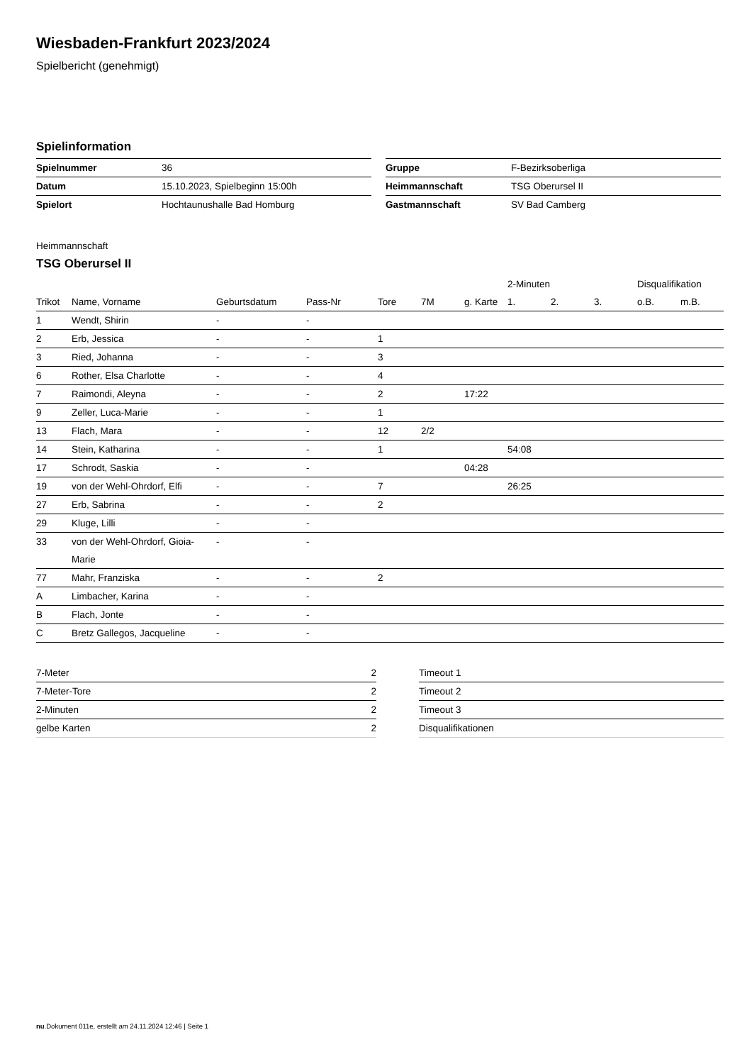Wiesbaden-Frankfurt 2023/2024
Spielbericht (genehmigt)
Spielinformation
| Spielnummer | 36 |
| Datum | 15.10.2023, Spielbeginn 15:00h |
| Spielort | Hochtaunushalle Bad Homburg |
| Gruppe | F-Bezirksoberliga |
| Heimmannschaft | TSG Oberursel II |
| Gastmannschaft | SV Bad Camberg |
Heimmannschaft
TSG Oberursel II
| | | | | | | | 2-Minuten | | | Disqualifikation | |
| --- | --- | --- | --- | --- | --- | --- | --- | --- | --- | --- | --- |
| Trikot | Name, Vorname | Geburtsdatum | Pass-Nr | Tore | 7M | g. Karte | 1. | 2. | 3. | o.B. | m.B. |
| 1 | Wendt, Shirin | - | - | | | | | | | | |
| 2 | Erb, Jessica | - | - | 1 | | | | | | | |
| 3 | Ried, Johanna | - | - | 3 | | | | | | | |
| 6 | Rother, Elsa Charlotte | - | - | 4 | | | | | | | |
| 7 | Raimondi, Aleyna | - | - | 2 | | 17:22 | | | | | |
| 9 | Zeller, Luca-Marie | - | - | 1 | | | | | | | |
| 13 | Flach, Mara | - | - | 12 | 2/2 | | | | | | |
| 14 | Stein, Katharina | - | - | 1 | | | 54:08 | | | | |
| 17 | Schrodt, Saskia | - | - | | | 04:28 | | | | | |
| 19 | von der Wehl-Ohrdorf, Elfi | - | - | 7 | | | 26:25 | | | | |
| 27 | Erb, Sabrina | - | - | 2 | | | | | | | |
| 29 | Kluge, Lilli | - | - | | | | | | | | |
| 33 | von der Wehl-Ohrdorf, Gioia- Marie | - | - | | | | | | | | |
| 77 | Mahr, Franziska | - | - | 2 | | | | | | | |
| A | Limbacher, Karina | - | - | | | | | | | | |
| B | Flach, Jonte | - | - | | | | | | | | |
| C | Bretz Gallegos, Jacqueline | - | - | | | | | | | | |
| 7-Meter | 2 |
| 7-Meter-Tore | 2 |
| 2-Minuten | 2 |
| gelbe Karten | 2 |
| Timeout 1 |
| Timeout 2 |
| Timeout 3 |
| Disqualifikationen |
nu.Dokument 011e, erstellt am 24.11.2024 12:46 | Seite 1